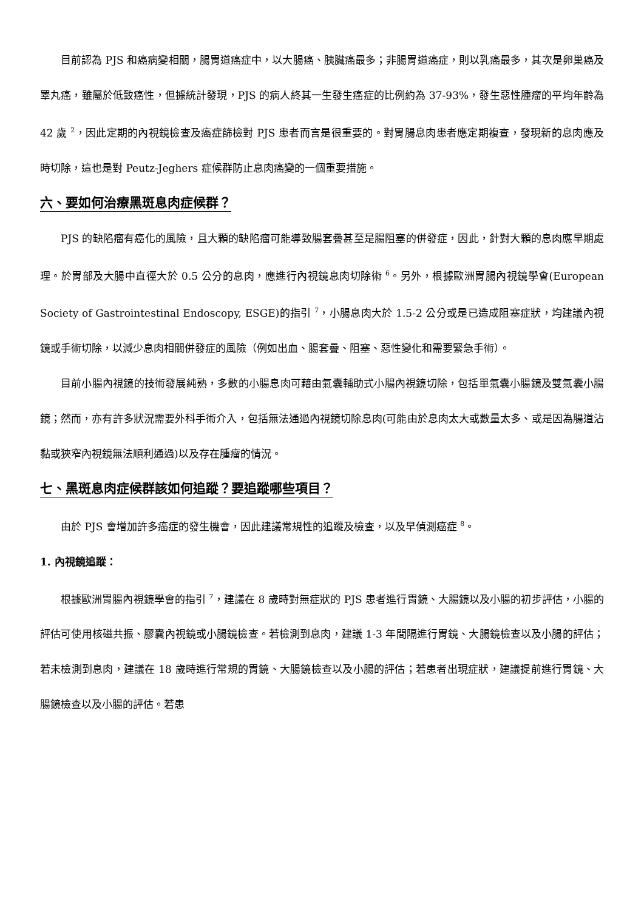目前認為 PJS 和癌病變相關，腸胃道癌症中，以大腸癌、胰臟癌最多；非腸胃道癌症，則以乳癌最多，其次是卵巢癌及睪丸癌，雖屬於低致癌性，但據統計發現，PJS 的病人終其一生發生癌症的比例約為 37-93%，發生惡性腫瘤的平均年齡為 42 歲 <sup>2</sup>，因此定期的內視鏡檢查及癌症篩檢對 PJS 患者而言是很重要的。對胃腸息肉患者應定期複查，發現新的息肉應及時切除，這也是對 Peutz-Jeghers 症候群防止息肉癌變的一個重要措施。
六、要如何治療黑斑息肉症候群？
PJS 的缺陷瘤有癌化的風險，且大顆的缺陷瘤可能導致腸套疊甚至是腸阻塞的併發症，因此，針對大顆的息肉應早期處理。於胃部及大腸中直徑大於 0.5 公分的息肉，應進行內視鏡息肉切除術 <sup>6</sup>。另外，根據歐洲胃腸內視鏡學會(European Society of Gastrointestinal Endoscopy, ESGE)的指引 <sup>7</sup>，小腸息肉大於 1.5-2 公分或是已造成阻塞症狀，均建議內視鏡或手術切除，以減少息肉相關併發症的風險（例如出血、腸套疊、阻塞、惡性變化和需要緊急手術）。
目前小腸內視鏡的技術發展純熟，多數的小腸息肉可藉由氣囊輔助式小腸內視鏡切除，包括單氣囊小腸鏡及雙氣囊小腸鏡；然而，亦有許多狀況需要外科手術介入，包括無法通過內視鏡切除息肉(可能由於息肉太大或數量太多、或是因為腸道沾黏或狹窄內視鏡無法順利通過)以及存在腫瘤的情況。
七、黑斑息肉症候群該如何追蹤？要追蹤哪些項目？
由於 PJS 會增加許多癌症的發生機會，因此建議常規性的追蹤及檢查，以及早偵測癌症 <sup>8</sup>。
1. 內視鏡追蹤：
根據歐洲胃腸內視鏡學會的指引 <sup>7</sup>，建議在 8 歲時對無症狀的 PJS 患者進行胃鏡、大腸鏡以及小腸的初步評估，小腸的評估可使用核磁共振、膠囊內視鏡或小腸鏡檢查。若檢測到息肉，建議 1-3 年間隔進行胃鏡、大腸鏡檢查以及小腸的評估；若未檢測到息肉，建議在 18 歲時進行常規的胃鏡、大腸鏡檢查以及小腸的評估；若患者出現症狀，建議提前進行胃鏡、大腸鏡檢查以及小腸的評估。若患